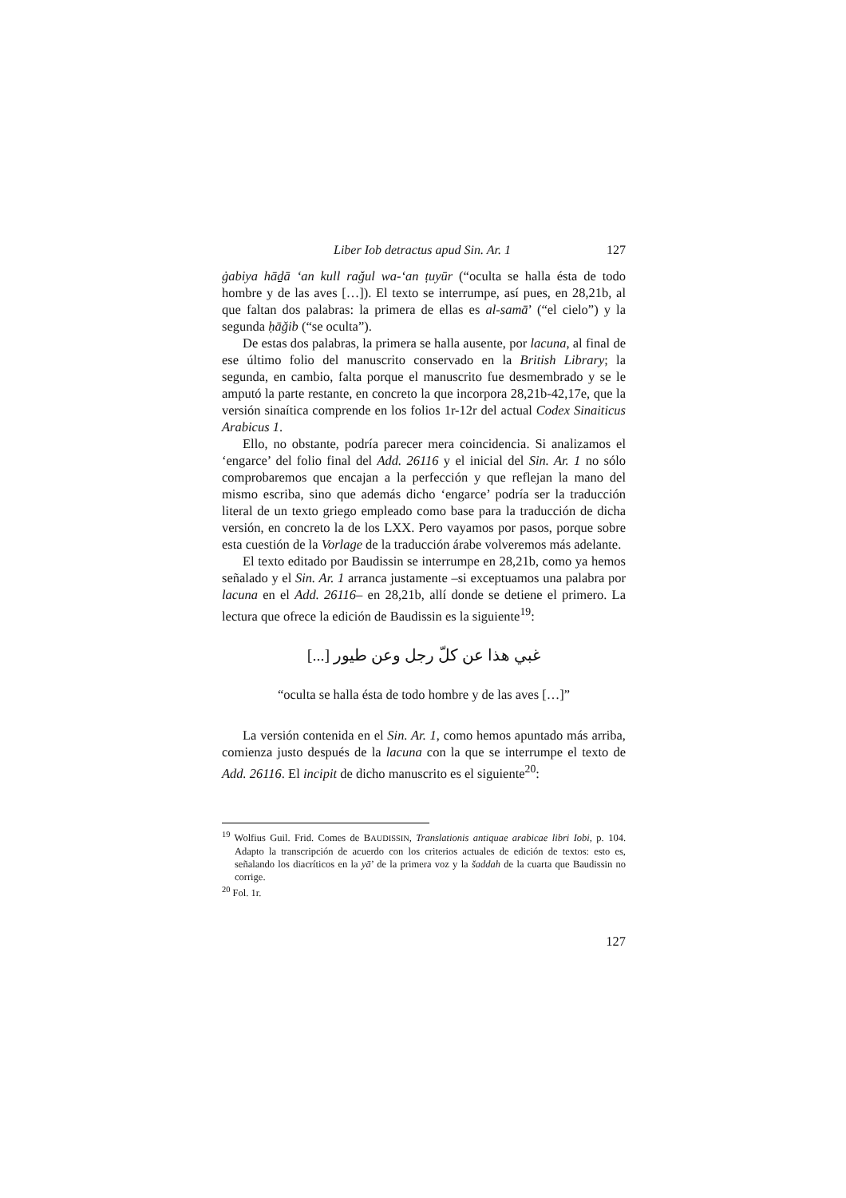Liber Iob detractus apud Sin. Ar. 1 127
ġabiya hāḏā ‘an kull raǧul wa-‘an ṭuyūr (“oculta se halla ésta de todo hombre y de las aves […]). El texto se interrumpe, así pues, en 28,21b, al que faltan dos palabras: la primera de ellas es al-samā’ (“el cielo”) y la segunda ḥāǧib (“se oculta”).
De estas dos palabras, la primera se halla ausente, por lacuna, al final de ese último folio del manuscrito conservado en la British Library; la segunda, en cambio, falta porque el manuscrito fue desmembrado y se le amputó la parte restante, en concreto la que incorpora 28,21b-42,17e, que la versión sinaítica comprende en los folios 1r-12r del actual Codex Sinaiticus Arabicus 1.
Ello, no obstante, podría parecer mera coincidencia. Si analizamos el ‘engarce’ del folio final del Add. 26116 y el inicial del Sin. Ar. 1 no sólo comprobaremos que encajan a la perfección y que reflejan la mano del mismo escriba, sino que además dicho ‘engarce’ podría ser la traducción literal de un texto griego empleado como base para la traducción de dicha versión, en concreto la de los LXX. Pero vayamos por pasos, porque sobre esta cuestión de la Vorlage de la traducción árabe volveremos más adelante.
El texto editado por Baudissin se interrumpe en 28,21b, como ya hemos señalado y el Sin. Ar. 1 arranca justamente –si exceptuamos una palabra por lacuna en el Add. 26116– en 28,21b, allí donde se detiene el primero. La lectura que ofrece la edición de Baudissin es la siguiente<sup>19</sup>:
غبي هذا عن كلّ رجل وعن طيور [...]
“oculta se halla ésta de todo hombre y de las aves […]”
La versión contenida en el Sin. Ar. 1, como hemos apuntado más arriba, comienza justo después de la lacuna con la que se interrumpe el texto de Add. 26116. El incipit de dicho manuscrito es el siguiente<sup>20</sup>:
<sup>19</sup> Wolfius Guil. Frid. Comes de BAUDISSIN, Translationis antiquae arabicae libri Iobi, p. 104. Adapto la transcripción de acuerdo con los criterios actuales de edición de textos: esto es, señalando los diacríticos en la yā’ de la primera voz y la šaddah de la cuarta que Baudissin no corrige.
<sup>20</sup> Fol. 1r.
127